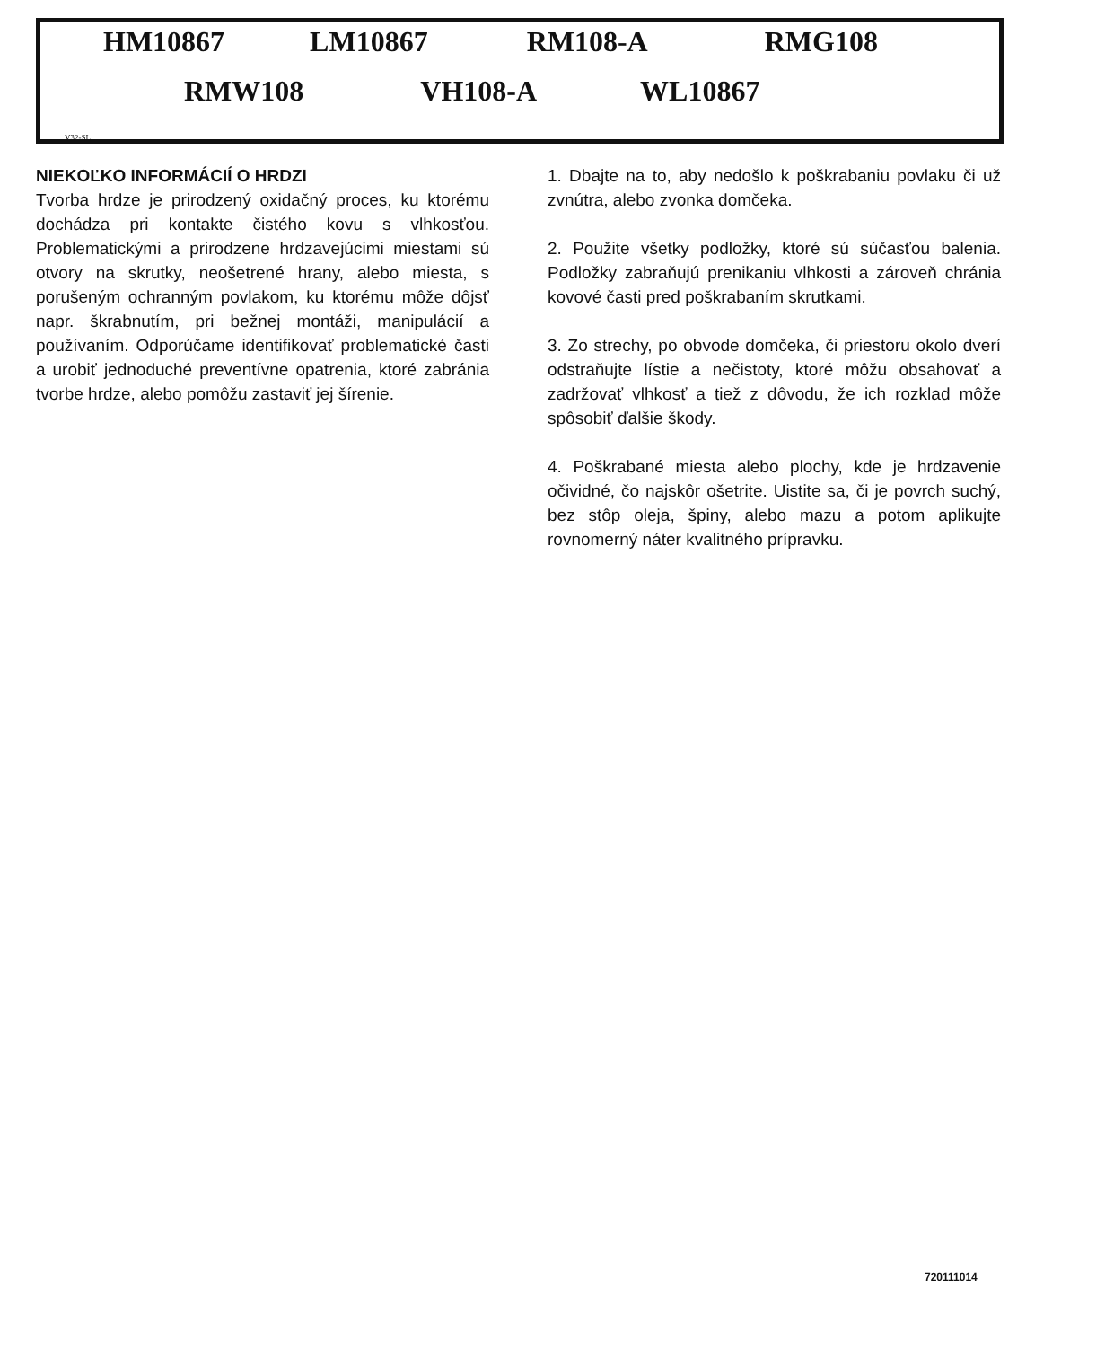HM10867 LM10867 RM108-A RMG108
RMW108 VH108-A WL10867
V32-SL
NIEKOĽKO INFORMÁCIÍ O HRDZI
Tvorba hrdze je prirodzený oxidačný proces, ku ktorému dochádza pri kontakte čistého kovu s vlhkosťou. Problematickými a prirodzene hrdzavejúcimi miestami sú otvory na skrutky, neošetrené hrany, alebo miesta, s porušeným ochranným povlakom, ku ktorému môže dôjsť napr. škrabnutím, pri bežnej montáži, manipulácií a používaním. Odporúčame identifikovať problematické časti a urobiť jednoduché preventívne opatrenia, ktoré zabránia tvorbe hrdze, alebo pomôžu zastaviť jej šírenie.
1. Dbajte na to, aby nedošlo k poškrabaniu povlaku či už zvnútra, alebo zvonka domčeka.
2. Použite všetky podložky, ktoré sú súčasťou balenia. Podložky zabraňujú prenikaniu vlhkosti a zároveň chránia kovové časti pred poškrabaním skrutkami.
3. Zo strechy, po obvode domčeka, či priestoru okolo dverí odstraňujte lístie a nečistoty, ktoré môžu obsahovať a zadržovať vlhkosť a tiež z dôvodu, že ich rozklad môže spôsobiť ďalšie škody.
4. Poškrabané miesta alebo plochy, kde je hrdzavenie očividné, čo najskôr ošetrite. Uistite sa, či je povrch suchý, bez stôp oleja, špiny, alebo mazu a potom aplikujte rovnomerný náter kvalitného prípravku.
720111014